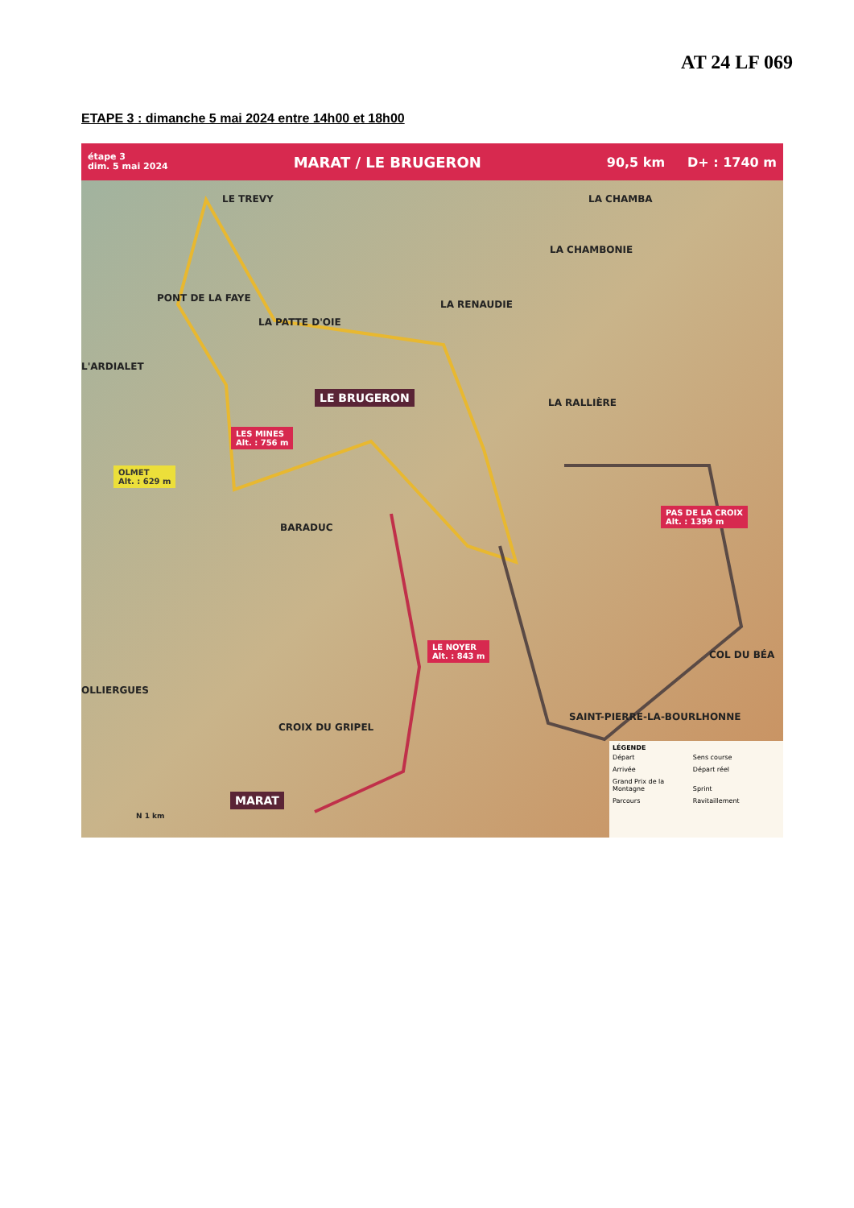AT 24 LF 069
ETAPE 3 : dimanche 5 mai 2024 entre 14h00 et 18h00
étape 3
dim. 5 mai 2024 MARAT / LE BRUGERON 90,5 km D+ : 1740 m
LE TREVY LA CHAMBA
LA CHAMBONIE
PONT DE LA FAYE
LA RENAUDIE
LA PATTE D'OIE
L'ARDIALET
LE BRUGERON
LA RALLIÈRE
LES MINES
Alt. : 756 m
OLMET
Alt. : 629 m
BARADUC
PAS DE LA CROIX
Alt. : 1399 m
COL DU BÉA
LE NOYER
Alt. : 843 m
OLLIERGUES
SAINT-PIERRE-LA-BOURLHONNE
CROIX DU GRIPEL
MARAT
N 1 km
LÉGENDE
Départ Sens course Arrivée Départ réel Grand Prix de la Montagne Sprint Parcours Ravitaillement